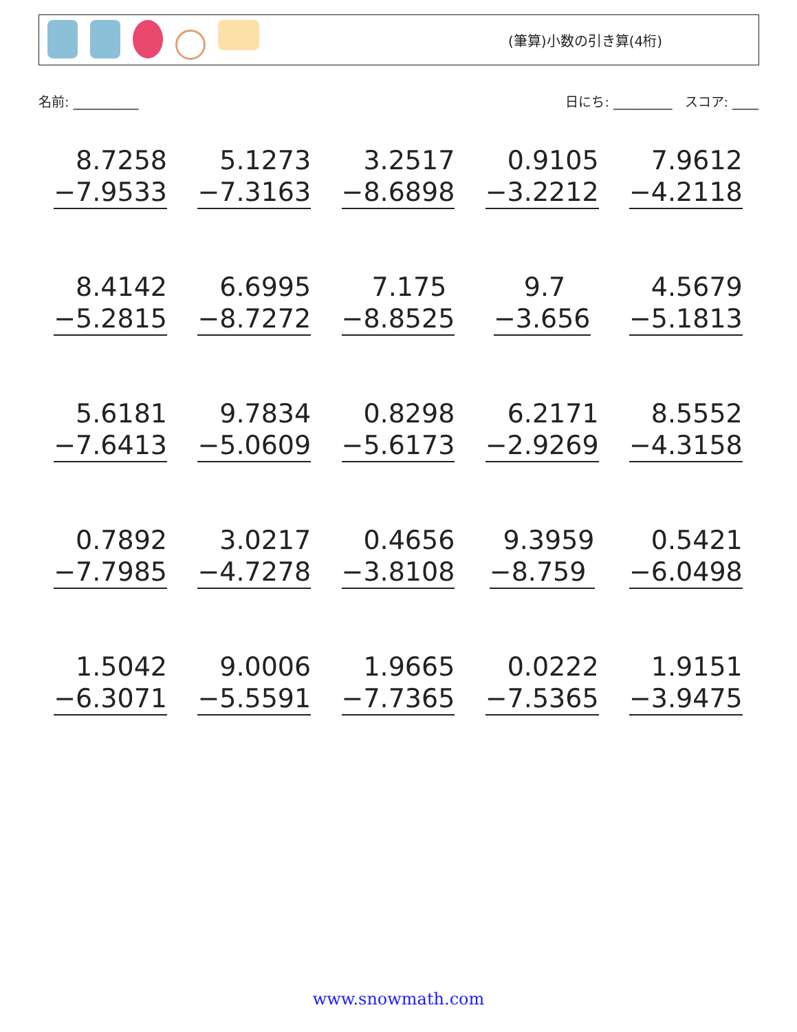(筆算)小数の引き算(4桁)
名前: __________ 日にち: _________ スコア: ____
8.7258
−7.9533
5.1273
−7.3163
3.2517
−8.6898
0.9105
−3.2212
7.9612
−4.2118
8.4142
−5.2815
6.6995
−8.7272
7.175
−8.8525
9.7
−3.656
4.5679
−5.1813
5.6181
−7.6413
9.7834
−5.0609
0.8298
−5.6173
6.2171
−2.9269
8.5552
−4.3158
0.7892
−7.7985
3.0217
−4.7278
0.4656
−3.8108
9.3959
−8.759
0.5421
−6.0498
1.5042
−6.3071
9.0006
−5.5591
1.9665
−7.7365
0.0222
−7.5365
1.9151
−3.9475
www.snowmath.com